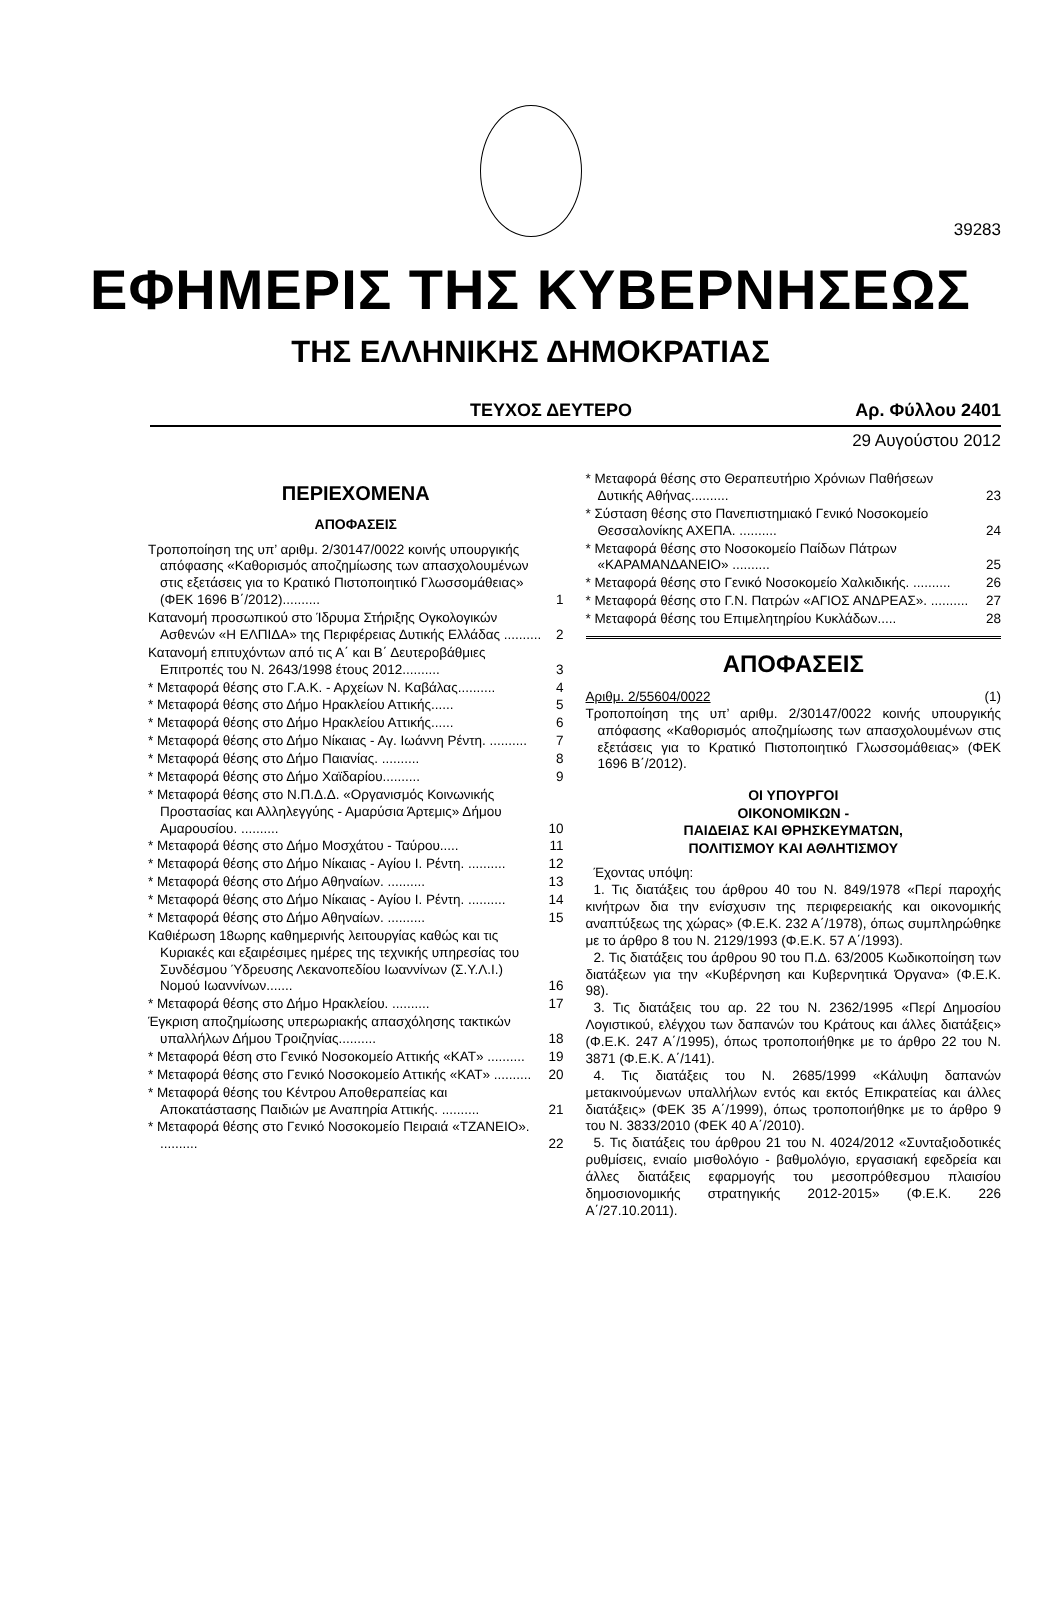39283
ΕΦΗΜΕΡΙΣ ΤΗΣ ΚΥΒΕΡΝΗΣΕΩΣ
ΤΗΣ ΕΛΛΗΝΙΚΗΣ ΔΗΜΟΚΡΑΤΙΑΣ
ΤΕΥΧΟΣ ΔΕΥΤΕΡΟ Αρ. Φύλλου 2401
29 Αυγούστου 2012
ΠΕΡΙΕΧΟΜΕΝΑ
ΑΠΟΦΑΣΕΙΣ
Τροποποίηση της υπ’ αριθμ. 2/30147/0022 κοινής υπουργικής απόφασης «Καθορισμός αποζημίωσης των απασχολουμένων στις εξετάσεις για το Κρατικό Πιστοποιητικό Γλωσσομάθειας» (ΦΕΚ 1696 Β΄/2012).......... 1
Κατανομή προσωπικού στο Ίδρυμα Στήριξης Ογκολογικών Ασθενών «Η ΕΛΠΙΔΑ» της Περιφέρειας Δυτικής Ελλάδας .......... 2
Κατανομή επιτυχόντων από τις Α΄ και Β΄ Δευτεροβάθμιες Επιτροπές του Ν. 2643/1998 έτους 2012.......... 3
* Μεταφορά θέσης στο Γ.Α.Κ. - Αρχείων Ν. Καβάλας.......... 4
* Μεταφορά θέσης στο Δήμο Ηρακλείου Αττικής...... 5
* Μεταφορά θέσης στο Δήμο Ηρακλείου Αττικής...... 6
* Μεταφορά θέσης στο Δήμο Νίκαιας - Αγ. Ιωάννη Ρέντη. .......... 7
* Μεταφορά θέσης στο Δήμο Παιανίας. .......... 8
* Μεταφορά θέσης στο Δήμο Χαϊδαρίου.......... 9
* Μεταφορά θέσης στο Ν.Π.Δ.Δ. «Οργανισμός Κοινωνικής Προστασίας και Αλληλεγγύης - Αμαρύσια Άρτεμις» Δήμου Αμαρουσίου. .......... 10
* Μεταφορά θέσης στο Δήμο Μοσχάτου - Ταύρου..... 11
* Μεταφορά θέσης στο Δήμο Νίκαιας - Αγίου Ι. Ρέντη. .......... 12
* Μεταφορά θέσης στο Δήμο Αθηναίων. .......... 13
* Μεταφορά θέσης στο Δήμο Νίκαιας - Αγίου Ι. Ρέντη. .......... 14
* Μεταφορά θέσης στο Δήμο Αθηναίων. .......... 15
Καθιέρωση 18ωρης καθημερινής λειτουργίας καθώς και τις Κυριακές και εξαιρέσιμες ημέρες της τεχνικής υπηρεσίας του Συνδέσμου Ύδρευσης Λεκανοπεδίου Ιωαννίνων (Σ.Υ.Λ.Ι.) Νομού Ιωαννίνων....... 16
* Μεταφορά θέσης στο Δήμο Ηρακλείου. .......... 17
Έγκριση αποζημίωσης υπερωριακής απασχόλησης τακτικών υπαλλήλων Δήμου Τροιζηνίας.......... 18
* Μεταφορά θέση στο Γενικό Νοσοκομείο Αττικής «ΚΑΤ» .......... 19
* Μεταφορά θέσης στο Γενικό Νοσοκομείο Αττικής «ΚΑΤ» .......... 20
* Μεταφορά θέσης του Κέντρου Αποθεραπείας και Αποκατάστασης Παιδιών με Αναπηρία Αττικής. .......... 21
* Μεταφορά θέσης στο Γενικό Νοσοκομείο Πειραιά «ΤΖΑΝΕΙΟ». .......... 22
* Μεταφορά θέσης στο Θεραπευτήριο Χρόνιων Παθήσεων Δυτικής Αθήνας.......... 23
* Σύσταση θέσης στο Πανεπιστημιακό Γενικό Νοσοκομείο Θεσσαλονίκης ΑΧΕΠΑ. .......... 24
* Μεταφορά θέσης στο Νοσοκομείο Παίδων Πάτρων «ΚΑΡΑΜΑΝΔΑΝΕΙΟ» .......... 25
* Μεταφορά θέσης στο Γενικό Νοσοκομείο Χαλκιδικής. .......... 26
* Μεταφορά θέσης στο Γ.Ν. Πατρών «ΑΓΙΟΣ ΑΝΔΡΕΑΣ». .......... 27
* Μεταφορά θέσης του Επιμελητηρίου Κυκλάδων..... 28
ΑΠΟΦΑΣΕΙΣ
Αριθμ. 2/55604/0022 (1)
Τροποποίηση της υπ’ αριθμ. 2/30147/0022 κοινής υπουργικής απόφασης «Καθορισμός αποζημίωσης των απασχολουμένων στις εξετάσεις για το Κρατικό Πιστοποιητικό Γλωσσομάθειας» (ΦΕΚ 1696 Β΄/2012).
ΟΙ ΥΠΟΥΡΓΟΙ
ΟΙΚΟΝΟΜΙΚΩΝ -
ΠΑΙΔΕΙΑΣ ΚΑΙ ΘΡΗΣΚΕΥΜΑΤΩΝ,
ΠΟΛΙΤΙΣΜΟΥ ΚΑΙ ΑΘΛΗΤΙΣΜΟΥ
Έχοντας υπόψη:
1. Τις διατάξεις του άρθρου 40 του Ν. 849/1978 «Περί παροχής κινήτρων δια την ενίσχυσιν της περιφερειακής και οικονομικής αναπτύξεως της χώρας» (Φ.Ε.Κ. 232 Α΄/1978), όπως συμπληρώθηκε με το άρθρο 8 του Ν. 2129/1993 (Φ.Ε.Κ. 57 Α΄/1993).
2. Τις διατάξεις του άρθρου 90 του Π.Δ. 63/2005 Κωδικοποίηση των διατάξεων για την «Κυβέρνηση και Κυβερνητικά Όργανα» (Φ.Ε.Κ. 98).
3. Τις διατάξεις του αρ. 22 του Ν. 2362/1995 «Περί Δημοσίου Λογιστικού, ελέγχου των δαπανών του Κράτους και άλλες διατάξεις» (Φ.Ε.Κ. 247 Α΄/1995), όπως τροποποιήθηκε με το άρθρο 22 του Ν. 3871 (Φ.Ε.Κ. Α΄/141).
4. Τις διατάξεις του Ν. 2685/1999 «Κάλυψη δαπανών μετακινούμενων υπαλλήλων εντός και εκτός Επικρατείας και άλλες διατάξεις» (ΦΕΚ 35 Α΄/1999), όπως τροποποιήθηκε με το άρθρο 9 του Ν. 3833/2010 (ΦΕΚ 40 Α΄/2010).
5. Τις διατάξεις του άρθρου 21 του Ν. 4024/2012 «Συνταξιοδοτικές ρυθμίσεις, ενιαίο μισθολόγιο - βαθμολόγιο, εργασιακή εφεδρεία και άλλες διατάξεις εφαρμογής του μεσοπρόθεσμου πλαισίου δημοσιονομικής στρατηγικής 2012-2015» (Φ.Ε.Κ. 226 Α΄/27.10.2011).